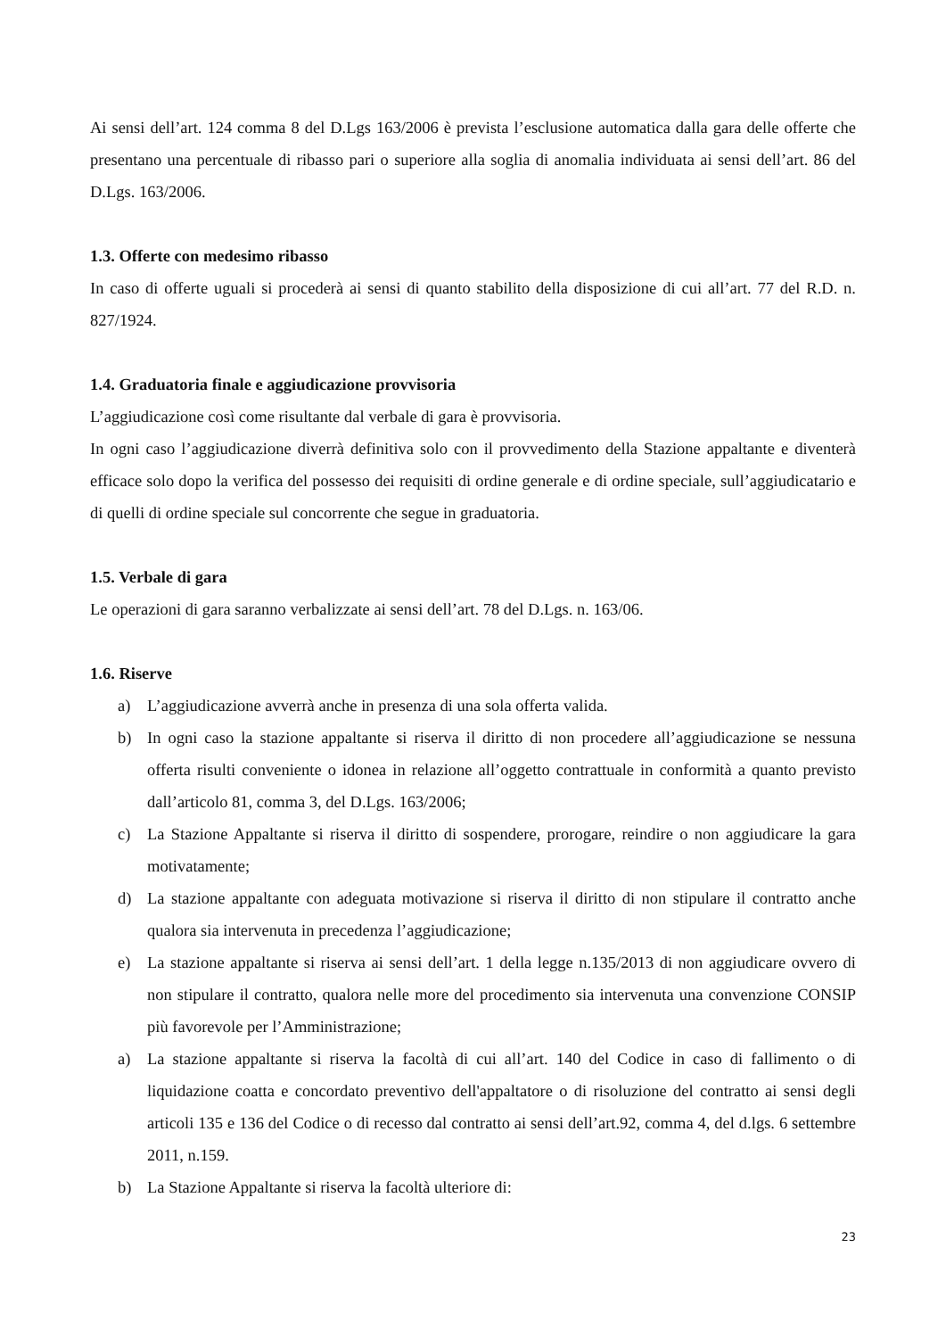Ai sensi dell’art. 124 comma 8 del D.Lgs 163/2006 è prevista l’esclusione automatica dalla gara delle offerte che presentano una percentuale di ribasso pari o superiore alla soglia di anomalia individuata ai sensi dell’art. 86 del D.Lgs. 163/2006.
1.3. Offerte con medesimo ribasso
In caso di offerte uguali si procederà ai sensi di quanto stabilito della disposizione di cui all’art. 77 del R.D. n. 827/1924.
1.4. Graduatoria finale e aggiudicazione provvisoria
L’aggiudicazione così come risultante dal verbale di gara è provvisoria.
In ogni caso l’aggiudicazione diverrà definitiva solo con il provvedimento della Stazione appaltante e diventerà efficace solo dopo la verifica del possesso dei requisiti di ordine generale e di ordine speciale, sull’aggiudicatario e di quelli di ordine speciale sul concorrente che segue in graduatoria.
1.5. Verbale di gara
Le operazioni di gara saranno verbalizzate ai sensi dell’art. 78 del D.Lgs. n. 163/06.
1.6. Riserve
a) L’aggiudicazione avverrà anche in presenza di una sola offerta valida.
b) In ogni caso la stazione appaltante si riserva il diritto di non procedere all’aggiudicazione se nessuna offerta risulti conveniente o idonea in relazione all’oggetto contrattuale in conformità a quanto previsto dall’articolo 81, comma 3, del D.Lgs. 163/2006;
c) La Stazione Appaltante si riserva il diritto di sospendere, prorogare, reindire o non aggiudicare la gara motivatamente;
d) La stazione appaltante con adeguata motivazione si riserva il diritto di non stipulare il contratto anche qualora sia intervenuta in precedenza l’aggiudicazione;
e) La stazione appaltante si riserva ai sensi dell’art. 1 della legge n.135/2013 di non aggiudicare ovvero di non stipulare il contratto, qualora nelle more del procedimento sia intervenuta una convenzione CONSIP più favorevole per l’Amministrazione;
a) La stazione appaltante si riserva la facoltà di cui all’art. 140 del Codice in caso di fallimento o di liquidazione coatta e concordato preventivo dell'appaltatore o di risoluzione del contratto ai sensi degli articoli 135 e 136 del Codice o di recesso dal contratto ai sensi dell’art.92, comma 4, del d.lgs. 6 settembre 2011, n.159.
b) La Stazione Appaltante si riserva la facoltà ulteriore di:
23